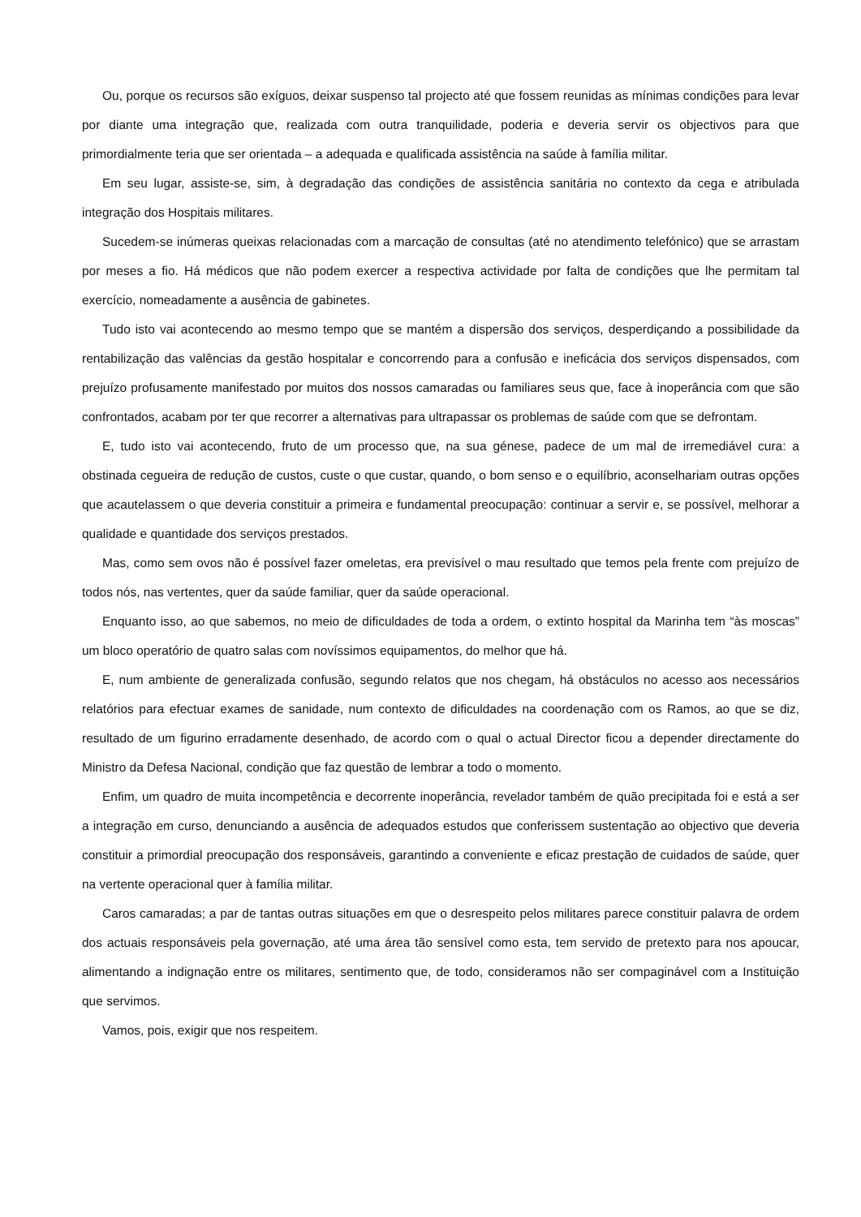Ou, porque os recursos são exíguos, deixar suspenso tal projecto até que fossem reunidas as mínimas condições para levar por diante uma integração que, realizada com outra tranquilidade, poderia e deveria servir os objectivos para que primordialmente teria que ser orientada – a adequada e qualificada assistência na saúde à família militar.
Em seu lugar, assiste-se, sim, à degradação das condições de assistência sanitária no contexto da cega e atribulada integração dos Hospitais militares.
Sucedem-se inúmeras queixas relacionadas com a marcação de consultas (até no atendimento telefónico) que se arrastam por meses a fio. Há médicos que não podem exercer a respectiva actividade por falta de condições que lhe permitam tal exercício, nomeadamente a ausência de gabinetes.
Tudo isto vai acontecendo ao mesmo tempo que se mantém a dispersão dos serviços, desperdiçando a possibilidade da rentabilização das valências da gestão hospitalar e concorrendo para a confusão e ineficácia dos serviços dispensados, com prejuízo profusamente manifestado por muitos dos nossos camaradas ou familiares seus que, face à inoperância com que são confrontados, acabam por ter que recorrer a alternativas para ultrapassar os problemas de saúde com que se defrontam.
E, tudo isto vai acontecendo, fruto de um processo que, na sua génese, padece de um mal de irremediável cura: a obstinada cegueira de redução de custos, custe o que custar, quando, o bom senso e o equilíbrio, aconselhariam outras opções que acautelassem o que deveria constituir a primeira e fundamental preocupação: continuar a servir e, se possível, melhorar a qualidade e quantidade dos serviços prestados.
Mas, como sem ovos não é possível fazer omeletas, era previsível o mau resultado que temos pela frente com prejuízo de todos nós, nas vertentes, quer da saúde familiar, quer da saúde operacional.
Enquanto isso, ao que sabemos, no meio de dificuldades de toda a ordem, o extinto hospital da Marinha tem “às moscas” um bloco operatório de quatro salas com novíssimos equipamentos, do melhor que há.
E, num ambiente de generalizada confusão, segundo relatos que nos chegam, há obstáculos no acesso aos necessários relatórios para efectuar exames de sanidade, num contexto de dificuldades na coordenação com os Ramos, ao que se diz, resultado de um figurino erradamente desenhado, de acordo com o qual o actual Director ficou a depender directamente do Ministro da Defesa Nacional, condição que faz questão de lembrar a todo o momento.
Enfim, um quadro de muita incompetência e decorrente inoperância, revelador também de quão precipitada foi e está a ser a integração em curso, denunciando a ausência de adequados estudos que conferissem sustentação ao objectivo que deveria constituir a primordial preocupação dos responsáveis, garantindo a conveniente e eficaz prestação de cuidados de saúde, quer na vertente operacional quer à família militar.
Caros camaradas; a par de tantas outras situações em que o desrespeito pelos militares parece constituir palavra de ordem dos actuais responsáveis pela governação, até uma área tão sensível como esta, tem servido de pretexto para nos apoucar, alimentando a indignação entre os militares, sentimento que, de todo, consideramos não ser compaginável com a Instituição que servimos.
Vamos, pois, exigir que nos respeitem.